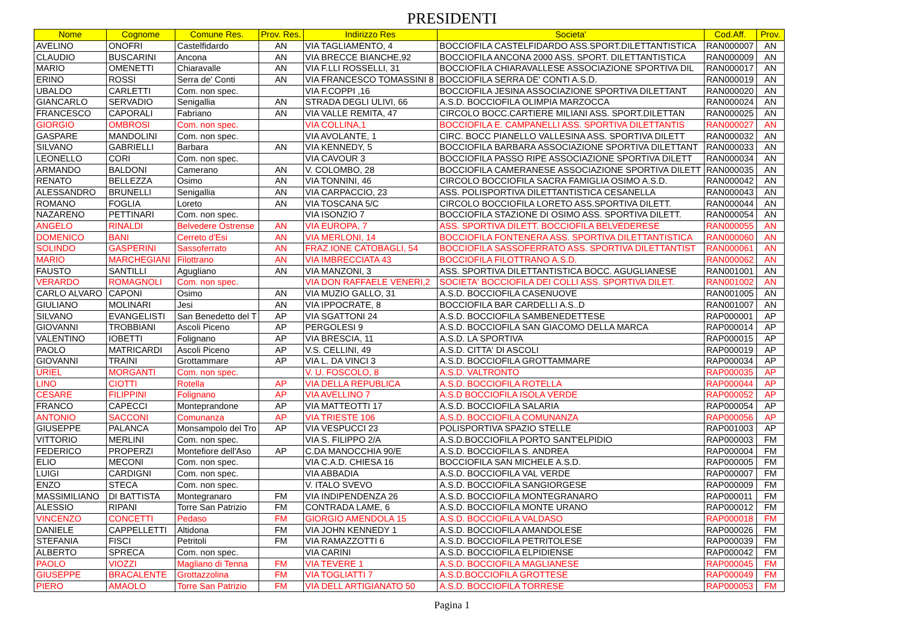PRESIDENTI
| Nome | Cognome | Comune Res. | Prov. Res. | Indirizzo Res | Societa' | Cod.Aff. | Prov. |
| --- | --- | --- | --- | --- | --- | --- | --- |
| AVELINO | ONOFRI | Castelfidardo | AN | VIA TAGLIAMENTO, 4 | BOCCIOFILA CASTELFIDARDO ASS.SPORT.DILETTANTISTICA | RAN000007 | AN |
| CLAUDIO | BUSCARINI | Ancona | AN | VIA BRECCE BIANCHE,92 | BOCCIOFILA ANCONA 2000 ASS. SPORT. DILETTANTISTICA | RAN000009 | AN |
| MARIO | OMENETTI | Chiaravalle | AN | VIA F.LLI ROSSELLI, 31 | BOCCIOFILA CHIARAVALLESE ASSOCIAZIONE SPORTIVA DIL | RAN000017 | AN |
| ERINO | ROSSI | Serra de' Conti | AN | VIA FRANCESCO TOMASSINI 8 | BOCCIOFILA SERRA DE' CONTI A.S.D. | RAN000019 | AN |
| UBALDO | CARLETTI | Com. non spec. | | VIA F.COPPI ,16 | BOCCIOFILA JESINA ASSOCIAZIONE SPORTIVA DILETTANT | RAN000020 | AN |
| GIANCARLO | SERVADIO | Senigallia | AN | STRADA DEGLI ULIVI, 66 | A.S.D. BOCCIOFILA OLIMPIA MARZOCCA | RAN000024 | AN |
| FRANCESCO | CAPORALI | Fabriano | AN | VIA VALLE REMITA, 47 | CIRCOLO BOCC.CARTIERE MILIANI ASS. SPORT.DILETTAN | RAN000025 | AN |
| GIORGIO | OMBROSI | Com. non spec. | | VIA COLLINA,1 | BOCCIOFILA E. CAMPANELLI ASS. SPORTIVA DILETTANTIS | RAN000027 | AN |
| GASPARE | MANDOLINI | Com. non spec. | | VIA AVOLANTE, 1 | CIRC. BOCC PIANELLO VALLESINA ASS. SPORTIVA DILETT | RAN000032 | AN |
| SILVANO | GABRIELLI | Barbara | AN | VIA KENNEDY, 5 | BOCCIOFILA BARBARA ASSOCIAZIONE SPORTIVA DILETTANT | RAN000033 | AN |
| LEONELLO | CORI | Com. non spec. | | VIA CAVOUR 3 | BOCCIOFILA PASSO RIPE ASSOCIAZIONE SPORTIVA DILETT | RAN000034 | AN |
| ARMANDO | BALDONI | Camerano | AN | V. COLOMBO, 28 | BOCCIOFILA CAMERANESE ASSOCIAZIONE SPORTIVA DILETT | RAN000035 | AN |
| RENATO | BELLEZZA | Osimo | AN | VIA TONNINI, 46 | CIRCOLO BOCCIOFILA SACRA FAMIGLIA OSIMO A.S.D. | RAN000042 | AN |
| ALESSANDRO | BRUNELLI | Senigallia | AN | VIA CARPACCIO, 23 | ASS. POLISPORTIVA DILETTANTISTICA CESANELLA | RAN000043 | AN |
| ROMANO | FOGLIA | Loreto | AN | VIA TOSCANA 5/C | CIRCOLO BOCCIOFILA LORETO ASS.SPORTIVA DILETT. | RAN000044 | AN |
| NAZARENO | PETTINARI | Com. non spec. | | VIA ISONZIO 7 | BOCCIOFILA STAZIONE DI OSIMO ASS. SPORTIVA DILETT. | RAN000054 | AN |
| ANGELO | RINALDI | Belvedere Ostrense | AN | VIA EUROPA, 7 | ASS. SPORTIVA DILETT. BOCCIOFILA BELVEDERESE | RAN000055 | AN |
| DOMENICO | BANI | Cerreto d'Esi | AN | VIA MERLONI, 14 | BOCCIOFILA FONTENERA ASS. SPORTIVA DILETTANTISTICA | RAN000060 | AN |
| SOLINDO | GASPERINI | Sassoferrato | AN | FRAZ.IONE CATOBAGLI, 54 | BOCCIOFILA SASSOFERRATO ASS. SPORTIVA DILETTANTIST | RAN000061 | AN |
| MARIO | MARCHEGIANI | Filottrano | AN | VIA IMBRECCIATA 43 | BOCCIOFILA FILOTTRANO A.S.D. | RAN000062 | AN |
| FAUSTO | SANTILLI | Agugliano | AN | VIA MANZONI, 3 | ASS. SPORTIVA DILETTANTISTICA BOCC. AGUGLIANESE | RAN001001 | AN |
| VERARDO | ROMAGNOLI | Com. non spec. | | VIA DON RAFFAELE VENERI,2 | SOCIETA' BOCCIOFILA DEI COLLI ASS. SPORTIVA DILET. | RAN001002 | AN |
| CARLO ALVARO | CAPONI | Osimo | AN | VIA MUZIO GALLO, 31 | A.S.D. BOCCIOFILA CASENUOVE | RAN001005 | AN |
| GIULIANO | MOLINARI | Jesi | AN | VIA IPPOCRATE, 8 | BOCCIOFILA BAR CARDELLI A.S..D | RAN001007 | AN |
| SILVANO | EVANGELISTI | San Benedetto del T | AP | VIA SGATTONI 24 | A.S.D. BOCCIOFILA SAMBENEDETTESE | RAP000001 | AP |
| GIOVANNI | TROBBIANI | Ascoli Piceno | AP | PERGOLESI 9 | A.S.D. BOCCIOFILA SAN GIACOMO DELLA MARCA | RAP000014 | AP |
| VALENTINO | IOBETTI | Folignano | AP | VIA BRESCIA, 11 | A.S.D. LA SPORTIVA | RAP000015 | AP |
| PAOLO | MATRICARDI | Ascoli Piceno | AP | V.S. CELLINI, 49 | A.S.D. CITTA' DI ASCOLI | RAP000019 | AP |
| GIOVANNI | TRAINI | Grottammare | AP | VIA L. DA VINCI 3 | A.S.D. BOCCIOFILA GROTTAMMARE | RAP000034 | AP |
| URIEL | MORGANTI | Com. non spec. | | V. U. FOSCOLO, 8 | A.S.D. VALTRONTO | RAP000035 | AP |
| LINO | CIOTTI | Rotella | AP | VIA DELLA REPUBLICA | A.S.D. BOCCIOFILA ROTELLA | RAP000044 | AP |
| CESARE | FILIPPINI | Folignano | AP | VIA AVELLINO 7 | A.S.D BOCCIOFILA ISOLA VERDE | RAP000052 | AP |
| FRANCO | CAPECCI | Monteprandone | AP | VIA MATTEOTTI 17 | A.S.D. BOCCIOFILA SALARIA | RAP000054 | AP |
| ANTONIO | SACCONI | Comunanza | AP | VIA TRIESTE 106 | A.S.D. BOCCIOFILA COMUNANZA | RAP000056 | AP |
| GIUSEPPE | PALANCA | Monsampolo del Tro | AP | VIA VESPUCCI 23 | POLISPORTIVA SPAZIO STELLE | RAP001003 | AP |
| VITTORIO | MERLINI | Com. non spec. | | VIA S. FILIPPO 2/A | A.S.D.BOCCIOFILA PORTO SANT'ELPIDIO | RAP000003 | FM |
| FEDERICO | PROPERZI | Montefiore dell'Aso | AP | C.DA MANOCCHIA 90/E | A.S.D. BOCCIOFILA S. ANDREA | RAP000004 | FM |
| ELIO | MECONI | Com. non spec. | | VIA C.A.D. CHIESA 16 | BOCCIOFILA SAN MICHELE A.S.D. | RAP000005 | FM |
| LUIGI | CARDIGNI | Com. non spec. | | VIA ABBADIA | A.S.D. BOCCIOFILA VAL VERDE | RAP000007 | FM |
| ENZO | STECA | Com. non spec. | | V. ITALO SVEVO | A.S.D. BOCCIOFILA SANGIORGESE | RAP000009 | FM |
| MASSIMILIANO | DI BATTISTA | Montegranaro | FM | VIA INDIPENDENZA 26 | A.S.D. BOCCIOFILA MONTEGRANARO | RAP000011 | FM |
| ALESSIO | RIPANI | Torre San Patrizio | FM | CONTRADA LAME, 6 | A.S.D. BOCCIOFILA MONTE URANO | RAP000012 | FM |
| VINCENZO | CONCETTI | Pedaso | FM | GIORGIO AMENDOLA 15 | A.S.D. BOCCIOFILA VALDASO | RAP000018 | FM |
| DANIELE | CAPPELLETTI | Altidona | FM | VIA JOHN KENNEDY 1 | A.S.D. BOCCIOFILA AMANDOLESE | RAP000026 | FM |
| STEFANIA | FISCI | Petritoli | FM | VIA RAMAZZOTTI 6 | A.S.D. BOCCIOFILA PETRITOLESE | RAP000039 | FM |
| ALBERTO | SPRECA | Com. non spec. | | VIA CARINI | A.S.D. BOCCIOFILA ELPIDIENSE | RAP000042 | FM |
| PAOLO | VIOZZI | Magliano di Tenna | FM | VIA TEVERE 1 | A.S.D. BOCCIOFILA MAGLIANESE | RAP000045 | FM |
| GIUSEPPE | BRACALENTE | Grottazzolina | FM | VIA TOGLIATTI 7 | A.S.D.BOCCIOFILA GROTTESE | RAP000049 | FM |
| PIERO | AMAOLO | Torre San Patrizio | FM | VIA DELL ARTIGIANATO 50 | A.S.D. BOCCIOFILA TORRESE | RAP000053 | FM |
Pagina 1